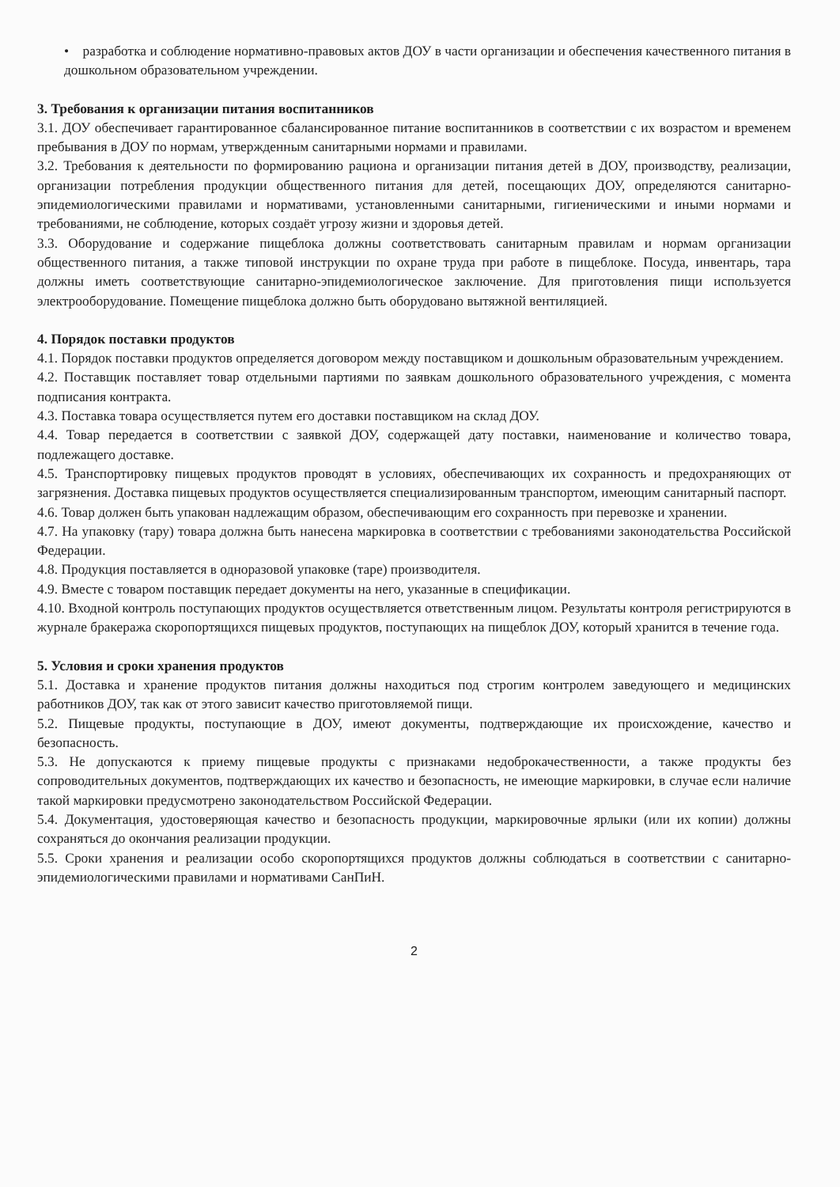• разработка и соблюдение нормативно-правовых актов ДОУ в части организации и обеспечения качественного питания в дошкольном образовательном учреждении.
3. Требования к организации питания воспитанников
3.1. ДОУ обеспечивает гарантированное сбалансированное питание воспитанников в соответствии с их возрастом и временем пребывания в ДОУ по нормам, утвержденным санитарными нормами и правилами.
3.2. Требования к деятельности по формированию рациона и организации питания детей в ДОУ, производству, реализации, организации потребления продукции общественного питания для детей, посещающих ДОУ, определяются санитарно-эпидемиологическими правилами и нормативами, установленными санитарными, гигиеническими и иными нормами и требованиями, не соблюдение, которых создаёт угрозу жизни и здоровья детей.
3.3. Оборудование и содержание пищеблока должны соответствовать санитарным правилам и нормам организации общественного питания, а также типовой инструкции по охране труда при работе в пищеблоке. Посуда, инвентарь, тара должны иметь соответствующие санитарно-эпидемиологическое заключение. Для приготовления пищи используется электрооборудование. Помещение пищеблока должно быть оборудовано вытяжной вентиляцией.
4. Порядок поставки продуктов
4.1. Порядок поставки продуктов определяется договором между поставщиком и дошкольным образовательным учреждением.
4.2. Поставщик поставляет товар отдельными партиями по заявкам дошкольного образовательного учреждения, с момента подписания контракта.
4.3. Поставка товара осуществляется путем его доставки поставщиком на склад ДОУ.
4.4. Товар передается в соответствии с заявкой ДОУ, содержащей дату поставки, наименование и количество товара, подлежащего доставке.
4.5. Транспортировку пищевых продуктов проводят в условиях, обеспечивающих их сохранность и предохраняющих от загрязнения. Доставка пищевых продуктов осуществляется специализированным транспортом, имеющим санитарный паспорт.
4.6. Товар должен быть упакован надлежащим образом, обеспечивающим его сохранность при перевозке и хранении.
4.7. На упаковку (тару) товара должна быть нанесена маркировка в соответствии с требованиями законодательства Российской Федерации.
4.8. Продукция поставляется в одноразовой упаковке (таре) производителя.
4.9. Вместе с товаром поставщик передает документы на него, указанные в спецификации.
4.10. Входной контроль поступающих продуктов осуществляется ответственным лицом. Результаты контроля регистрируются в журнале бракеража скоропортящихся пищевых продуктов, поступающих на пищеблок ДОУ, который хранится в течение года.
5. Условия и сроки хранения продуктов
5.1. Доставка и хранение продуктов питания должны находиться под строгим контролем заведующего и медицинских работников ДОУ, так как от этого зависит качество приготовляемой пищи.
5.2. Пищевые продукты, поступающие в ДОУ, имеют документы, подтверждающие их происхождение, качество и безопасность.
5.3. Не допускаются к приему пищевые продукты с признаками недоброкачественности, а также продукты без сопроводительных документов, подтверждающих их качество и безопасность, не имеющие маркировки, в случае если наличие такой маркировки предусмотрено законодательством Российской Федерации.
5.4. Документация, удостоверяющая качество и безопасность продукции, маркировочные ярлыки (или их копии) должны сохраняться до окончания реализации продукции.
5.5. Сроки хранения и реализации особо скоропортящихся продуктов должны соблюдаться в соответствии с санитарно-эпидемиологическими правилами и нормативами СанПиН.
2